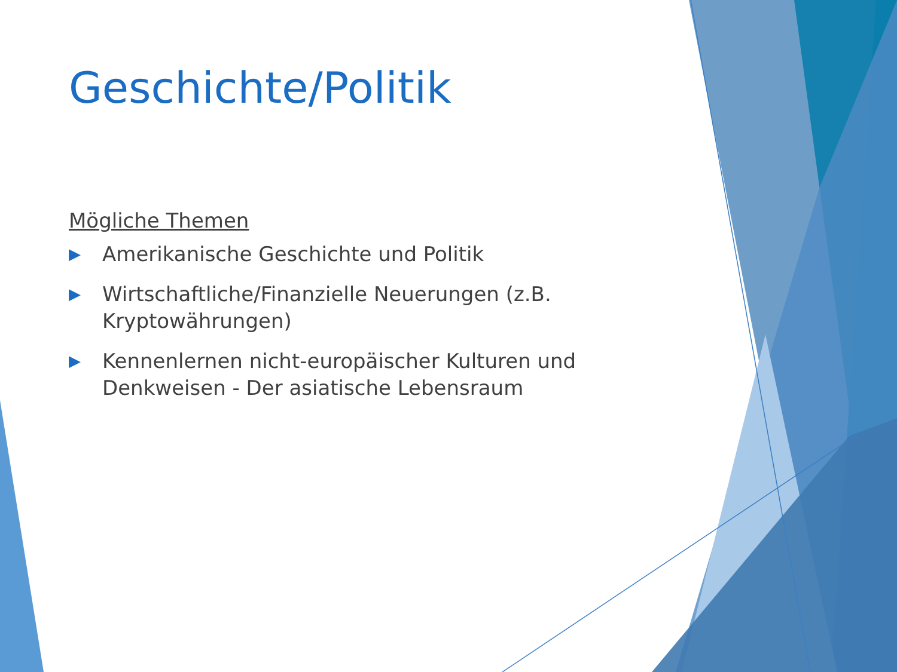Geschichte/Politik
Mögliche Themen
▶ Amerikanische Geschichte und Politik
▶ Wirtschaftliche/Finanzielle Neuerungen (z.B. Kryptowährungen)
▶ Kennenlernen nicht-europäischer Kulturen und Denkweisen - Der asiatische Lebensraum